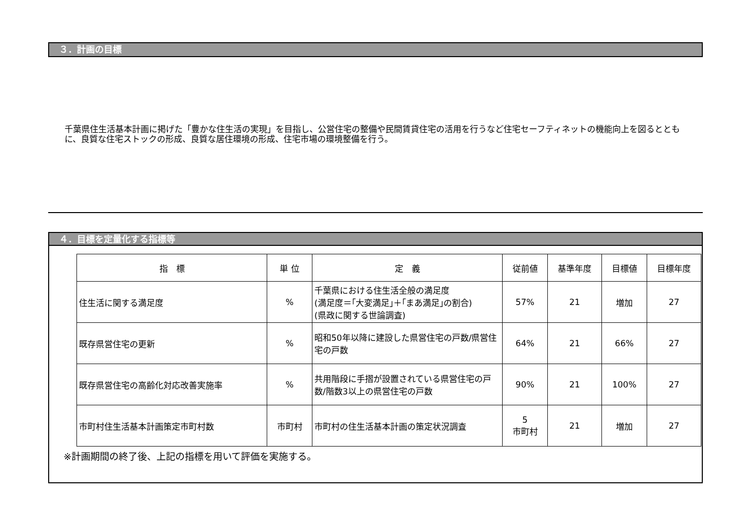３．計画の目標
千葉県住生活基本計画に掲げた「豊かな住生活の実現」を目指し、公営住宅の整備や民間賃貸住宅の活用を行うなど住宅セーフティネットの機能向上を図るとともに、良質な住宅ストックの形成、良質な居住環境の形成、住宅市場の環境整備を行う。
４．目標を定量化する指標等
| 指 標 | 単 位 | 定 義 | 従前値 | 基準年度 | 目標値 | 目標年度 |
| --- | --- | --- | --- | --- | --- | --- |
| 住生活に関する満足度 | % | 千葉県における住生活全般の満足度 (満足度＝｢大変満足｣＋｢まあ満足｣の割合) (県政に関する世論調査) | 57% | 21 | 増加 | 27 |
| 既存県営住宅の更新 | % | 昭和50年以降に建設した県営住宅の戸数/県営住宅の戸数 | 64% | 21 | 66% | 27 |
| 既存県営住宅の高齢化対応改善実施率 | % | 共用階段に手摺が設置されている県営住宅の戸数/階数3以上の県営住宅の戸数 | 90% | 21 | 100% | 27 |
| 市町村住生活基本計画策定市町村数 | 市町村 | 市町村の住生活基本計画の策定状況調査 | 5 市町村 | 21 | 増加 | 27 |
※計画期間の終了後、上記の指標を用いて評価を実施する。